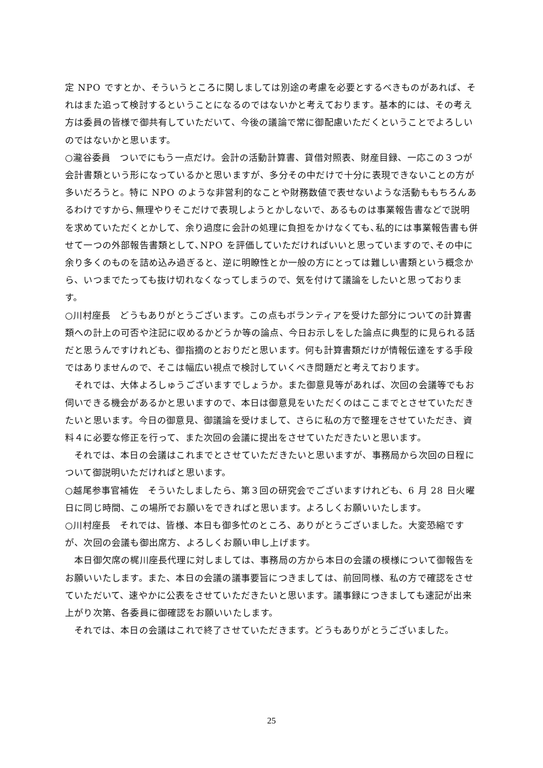定 NPO ですとか、そういうところに関しましては別途の考慮を必要とするべきものがあれば、それはまた追って検討するということになるのではないかと考えております。基本的には、その考え方は委員の皆様で御共有していただいて、今後の議論で常に御配慮いただくということでよろしいのではないかと思います。
○瀧谷委員　ついでにもう一点だけ。会計の活動計算書、貸借対照表、財産目録、一応この３つが会計書類という形になっているかと思いますが、多分その中だけで十分に表現できないことの方が多いだろうと。特に NPO のような非営利的なことや財務数値で表せないような活動ももちろんあるわけですから､無理やりそこだけで表現しようとかしないで、あるものは事業報告書などで説明を求めていただくとかして、余り過度に会計の処理に負担をかけなくても､私的には事業報告書も併せて一つの外部報告書類として､NPO を評価していただければいいと思っていますので､その中に余り多くのものを詰め込み過ぎると、逆に明瞭性とか一般の方にとっては難しい書類という概念から、いつまでたっても抜け切れなくなってしまうので、気を付けて議論をしたいと思っております。
○川村座長　どうもありがとうございます。この点もボランティアを受けた部分についての計算書類への計上の可否や注記に収めるかどうか等の論点、今日お示しをした論点に典型的に見られる話だと思うんですけれども、御指摘のとおりだと思います。何も計算書類だけが情報伝達をする手段ではありませんので、そこは幅広い視点で検討していくべき問題だと考えております。
　それでは、大体よろしゅうございますでしょうか。また御意見等があれば、次回の会議等でもお伺いできる機会があるかと思いますので、本日は御意見をいただくのはここまでとさせていただきたいと思います。今日の御意見、御議論を受けまして、さらに私の方で整理をさせていただき、資料４に必要な修正を行って、また次回の会議に提出をさせていただきたいと思います。
　それでは、本日の会議はこれまでとさせていただきたいと思いますが、事務局から次回の日程について御説明いただければと思います。
○越尾参事官補佐　そういたしましたら、第３回の研究会でございますけれども、6 月 28 日火曜日に同じ時間、この場所でお願いをできればと思います。よろしくお願いいたします。
○川村座長　それでは、皆様、本日も御多忙のところ、ありがとうございました。大変恐縮ですが、次回の会議も御出席方、よろしくお願い申し上げます。
　本日御欠席の梶川座長代理に対しましては、事務局の方から本日の会議の模様について御報告をお願いいたします。また、本日の会議の議事要旨につきましては、前回同様、私の方で確認をさせていただいて、速やかに公表をさせていただきたいと思います。議事録につきましても速記が出来上がり次第、各委員に御確認をお願いいたします。
　それでは、本日の会議はこれで終了させていただきます。どうもありがとうございました。
25